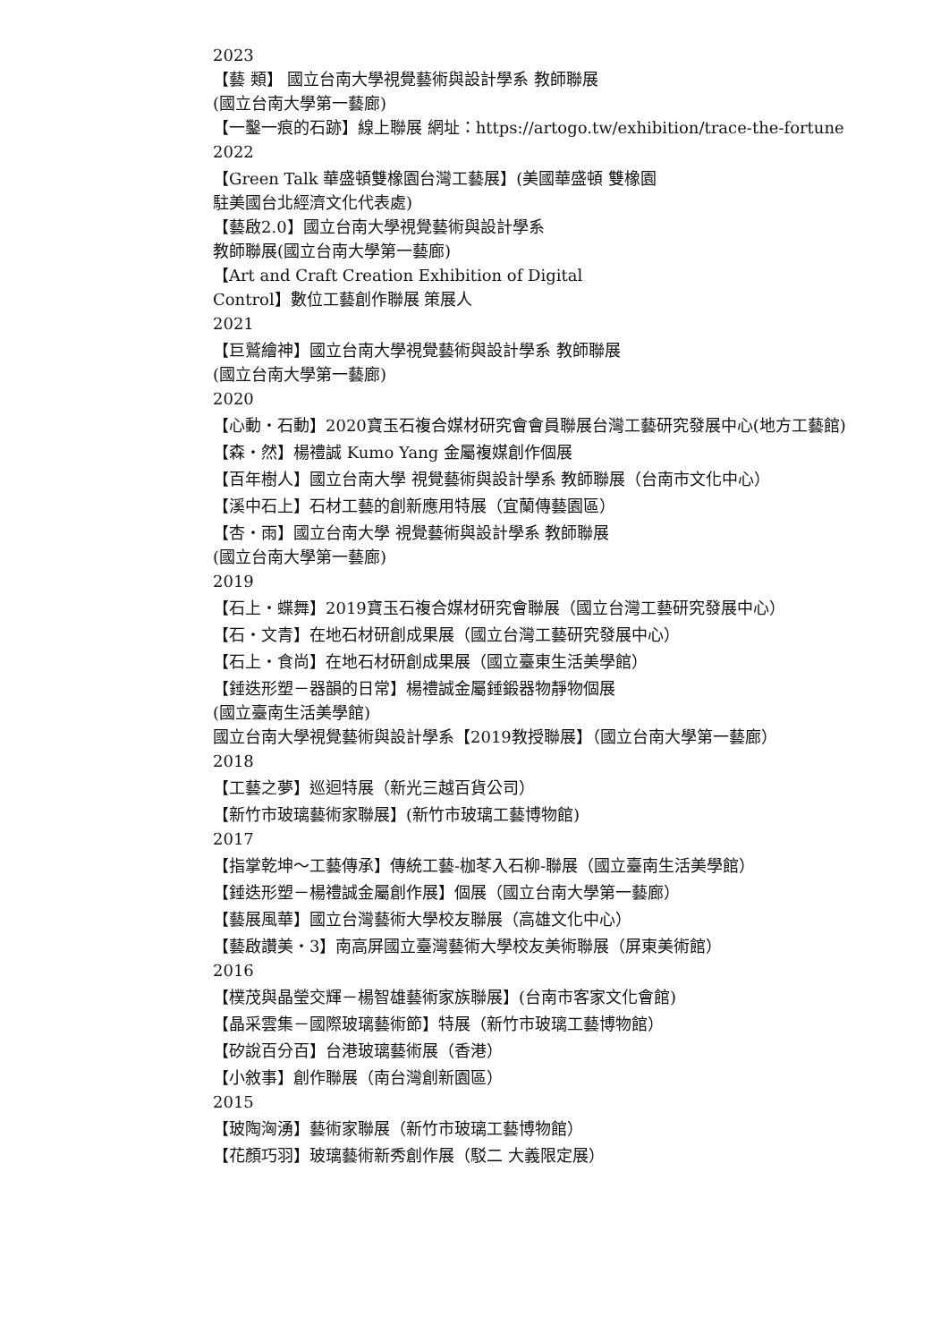2023
【藝 類】 國立台南大學視覺藝術與設計學系 教師聯展
(國立台南大學第一藝廊)
【一鑿一痕的石跡】線上聯展 網址：https://artogo.tw/exhibition/trace-the-fortune
2022
【Green Talk 華盛頓雙橡園台灣工藝展】(美國華盛頓 雙橡園
駐美國台北經濟文化代表處)
【藝啟2.0】國立台南大學視覺藝術與設計學系
教師聯展(國立台南大學第一藝廊)
【Art and Craft Creation Exhibition of Digital
Control】數位工藝創作聯展 策展人
2021
【巨鷲繪神】國立台南大學視覺藝術與設計學系 教師聯展
(國立台南大學第一藝廊)
2020
【心動・石動】2020寶玉石複合媒材研究會會員聯展台灣工藝研究發展中心(地方工藝館)
【森・然】楊禮誠 Kumo Yang 金屬複媒創作個展
【百年樹人】國立台南大學 視覺藝術與設計學系 教師聯展（台南市文化中心）
【溪中石上】石材工藝的創新應用特展（宜蘭傳藝園區）
【杏・雨】國立台南大學 視覺藝術與設計學系 教師聯展
(國立台南大學第一藝廊)
2019
【石上・蝶舞】2019寶玉石複合媒材研究會聯展（國立台灣工藝研究發展中心）
【石・文青】在地石材研創成果展（國立台灣工藝研究發展中心）
【石上・食尚】在地石材研創成果展（國立臺東生活美學館）
【錘迭形塑－器韻的日常】楊禮誠金屬錘鍛器物靜物個展
(國立臺南生活美學館)
國立台南大學視覺藝術與設計學系【2019教授聯展】（國立台南大學第一藝廊）
2018
【工藝之夢】巡迴特展（新光三越百貨公司）
【新竹市玻璃藝術家聯展】(新竹市玻璃工藝博物館)
2017
【指掌乾坤～工藝傳承】傳統工藝-枷苳入石柳-聯展（國立臺南生活美學館）
【錘迭形塑－楊禮誠金屬創作展】個展（國立台南大學第一藝廊）
【藝展風華】國立台灣藝術大學校友聯展（高雄文化中心）
【藝啟讚美・3】南高屏國立臺灣藝術大學校友美術聯展（屏東美術館）
2016
【樸茂與晶瑩交輝－楊智雄藝術家族聯展】(台南市客家文化會館)
【晶采雲集－國際玻璃藝術節】特展（新竹市玻璃工藝博物館）
【矽說百分百】台港玻璃藝術展（香港）
【小敘事】創作聯展（南台灣創新園區）
2015
【玻陶洶湧】藝術家聯展（新竹市玻璃工藝博物館）
【花顏巧羽】玻璃藝術新秀創作展（駁二 大義限定展）